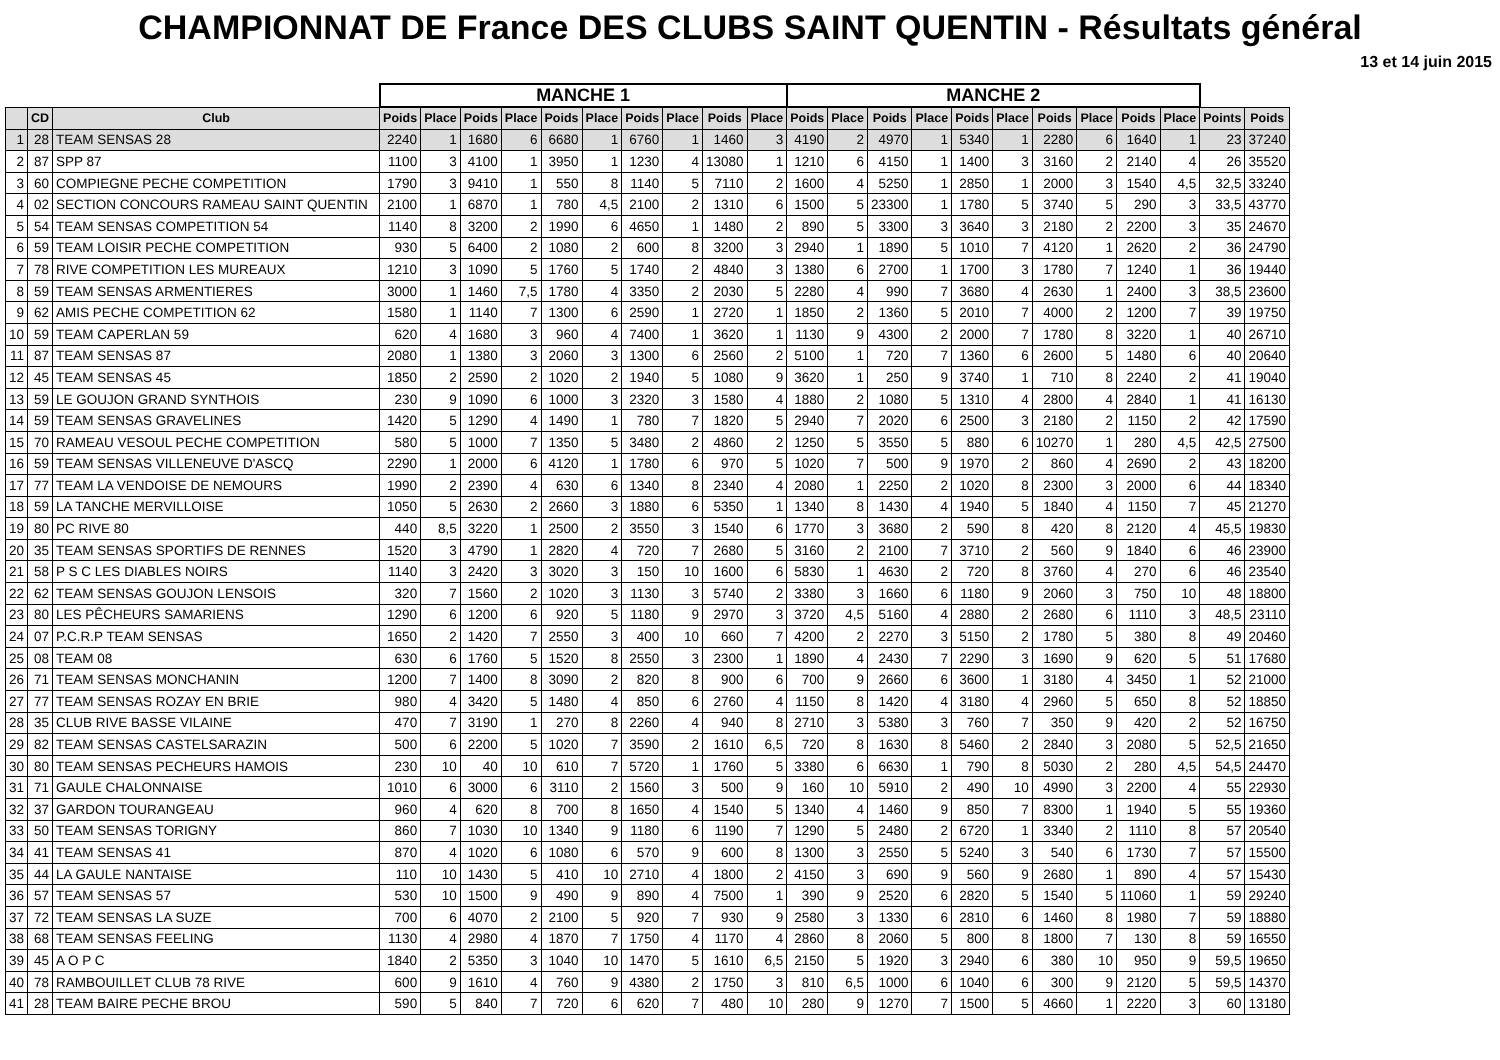CHAMPIONNAT DE France DES CLUBS SAINT QUENTIN - Résultats général
13 et 14 juin 2015
| | | | MANCHE 1 | | | | | | | | | | MANCHE 2 | | | | | | | | | | | |
| | CD | Club | Poids | Place | Poids | Place | Poids | Place | Poids | Place | Poids | Place | Poids | Place | Poids | Place | Poids | Place | Poids | Place | Poids | Place | Points | Poids |
| 1 | 28 | TEAM SENSAS 28 | 2240 | 1 | 1680 | 6 | 6680 | 1 | 6760 | 1 | 1460 | 3 | 4190 | 2 | 4970 | 1 | 5340 | 1 | 2280 | 6 | 1640 | 1 | 23 | 37240 |
| 2 | 87 | SPP 87 | 1100 | 3 | 4100 | 1 | 3950 | 1 | 1230 | 4 | 13080 | 1 | 1210 | 6 | 4150 | 1 | 1400 | 3 | 3160 | 2 | 2140 | 4 | 26 | 35520 |
| 3 | 60 | COMPIEGNE PECHE COMPETITION | 1790 | 3 | 9410 | 1 | 550 | 8 | 1140 | 5 | 7110 | 2 | 1600 | 4 | 5250 | 1 | 2850 | 1 | 2000 | 3 | 1540 | 4,5 | 32,5 | 33240 |
| 4 | 02 | SECTION CONCOURS RAMEAU SAINT QUENTIN | 2100 | 1 | 6870 | 1 | 780 | 4,5 | 2100 | 2 | 1310 | 6 | 1500 | 5 | 23300 | 1 | 1780 | 5 | 3740 | 5 | 290 | 3 | 33,5 | 43770 |
| 5 | 54 | TEAM SENSAS COMPETITION 54 | 1140 | 8 | 3200 | 2 | 1990 | 6 | 4650 | 1 | 1480 | 2 | 890 | 5 | 3300 | 3 | 3640 | 3 | 2180 | 2 | 2200 | 3 | 35 | 24670 |
| 6 | 59 | TEAM LOISIR PECHE COMPETITION | 930 | 5 | 6400 | 2 | 1080 | 2 | 600 | 8 | 3200 | 3 | 2940 | 1 | 1890 | 5 | 1010 | 7 | 4120 | 1 | 2620 | 2 | 36 | 24790 |
| 7 | 78 | RIVE COMPETITION LES MUREAUX | 1210 | 3 | 1090 | 5 | 1760 | 5 | 1740 | 2 | 4840 | 3 | 1380 | 6 | 2700 | 1 | 1700 | 3 | 1780 | 7 | 1240 | 1 | 36 | 19440 |
| 8 | 59 | TEAM SENSAS ARMENTIERES | 3000 | 1 | 1460 | 7,5 | 1780 | 4 | 3350 | 2 | 2030 | 5 | 2280 | 4 | 990 | 7 | 3680 | 4 | 2630 | 1 | 2400 | 3 | 38,5 | 23600 |
| 9 | 62 | AMIS PECHE COMPETITION 62 | 1580 | 1 | 1140 | 7 | 1300 | 6 | 2590 | 1 | 2720 | 1 | 1850 | 2 | 1360 | 5 | 2010 | 7 | 4000 | 2 | 1200 | 7 | 39 | 19750 |
| 10 | 59 | TEAM CAPERLAN 59 | 620 | 4 | 1680 | 3 | 960 | 4 | 7400 | 1 | 3620 | 1 | 1130 | 9 | 4300 | 2 | 2000 | 7 | 1780 | 8 | 3220 | 1 | 40 | 26710 |
| 11 | 87 | TEAM SENSAS 87 | 2080 | 1 | 1380 | 3 | 2060 | 3 | 1300 | 6 | 2560 | 2 | 5100 | 1 | 720 | 7 | 1360 | 6 | 2600 | 5 | 1480 | 6 | 40 | 20640 |
| 12 | 45 | TEAM SENSAS 45 | 1850 | 2 | 2590 | 2 | 1020 | 2 | 1940 | 5 | 1080 | 9 | 3620 | 1 | 250 | 9 | 3740 | 1 | 710 | 8 | 2240 | 2 | 41 | 19040 |
| 13 | 59 | LE GOUJON GRAND SYNTHOIS | 230 | 9 | 1090 | 6 | 1000 | 3 | 2320 | 3 | 1580 | 4 | 1880 | 2 | 1080 | 5 | 1310 | 4 | 2800 | 4 | 2840 | 1 | 41 | 16130 |
| 14 | 59 | TEAM SENSAS GRAVELINES | 1420 | 5 | 1290 | 4 | 1490 | 1 | 780 | 7 | 1820 | 5 | 2940 | 7 | 2020 | 6 | 2500 | 3 | 2180 | 2 | 1150 | 2 | 42 | 17590 |
| 15 | 70 | RAMEAU VESOUL PECHE COMPETITION | 580 | 5 | 1000 | 7 | 1350 | 5 | 3480 | 2 | 4860 | 2 | 1250 | 5 | 3550 | 5 | 880 | 6 | 10270 | 1 | 280 | 4,5 | 42,5 | 27500 |
| 16 | 59 | TEAM SENSAS VILLENEUVE D'ASCQ | 2290 | 1 | 2000 | 6 | 4120 | 1 | 1780 | 6 | 970 | 5 | 1020 | 7 | 500 | 9 | 1970 | 2 | 860 | 4 | 2690 | 2 | 43 | 18200 |
| 17 | 77 | TEAM LA VENDOISE DE NEMOURS | 1990 | 2 | 2390 | 4 | 630 | 6 | 1340 | 8 | 2340 | 4 | 2080 | 1 | 2250 | 2 | 1020 | 8 | 2300 | 3 | 2000 | 6 | 44 | 18340 |
| 18 | 59 | LA TANCHE MERVILLOISE | 1050 | 5 | 2630 | 2 | 2660 | 3 | 1880 | 6 | 5350 | 1 | 1340 | 8 | 1430 | 4 | 1940 | 5 | 1840 | 4 | 1150 | 7 | 45 | 21270 |
| 19 | 80 | PC RIVE 80 | 440 | 8,5 | 3220 | 1 | 2500 | 2 | 3550 | 3 | 1540 | 6 | 1770 | 3 | 3680 | 2 | 590 | 8 | 420 | 8 | 2120 | 4 | 45,5 | 19830 |
| 20 | 35 | TEAM SENSAS SPORTIFS DE RENNES | 1520 | 3 | 4790 | 1 | 2820 | 4 | 720 | 7 | 2680 | 5 | 3160 | 2 | 2100 | 7 | 3710 | 2 | 560 | 9 | 1840 | 6 | 46 | 23900 |
| 21 | 58 | P S C LES DIABLES NOIRS | 1140 | 3 | 2420 | 3 | 3020 | 3 | 150 | 10 | 1600 | 6 | 5830 | 1 | 4630 | 2 | 720 | 8 | 3760 | 4 | 270 | 6 | 46 | 23540 |
| 22 | 62 | TEAM SENSAS GOUJON LENSOIS | 320 | 7 | 1560 | 2 | 1020 | 3 | 1130 | 3 | 5740 | 2 | 3380 | 3 | 1660 | 6 | 1180 | 9 | 2060 | 3 | 750 | 10 | 48 | 18800 |
| 23 | 80 | LES PÊCHEURS SAMARIENS | 1290 | 6 | 1200 | 6 | 920 | 5 | 1180 | 9 | 2970 | 3 | 3720 | 4,5 | 5160 | 4 | 2880 | 2 | 2680 | 6 | 1110 | 3 | 48,5 | 23110 |
| 24 | 07 | P.C.R.P TEAM SENSAS | 1650 | 2 | 1420 | 7 | 2550 | 3 | 400 | 10 | 660 | 7 | 4200 | 2 | 2270 | 3 | 5150 | 2 | 1780 | 5 | 380 | 8 | 49 | 20460 |
| 25 | 08 | TEAM 08 | 630 | 6 | 1760 | 5 | 1520 | 8 | 2550 | 3 | 2300 | 1 | 1890 | 4 | 2430 | 7 | 2290 | 3 | 1690 | 9 | 620 | 5 | 51 | 17680 |
| 26 | 71 | TEAM SENSAS MONCHANIN | 1200 | 7 | 1400 | 8 | 3090 | 2 | 820 | 8 | 900 | 6 | 700 | 9 | 2660 | 6 | 3600 | 1 | 3180 | 4 | 3450 | 1 | 52 | 21000 |
| 27 | 77 | TEAM SENSAS ROZAY EN BRIE | 980 | 4 | 3420 | 5 | 1480 | 4 | 850 | 6 | 2760 | 4 | 1150 | 8 | 1420 | 4 | 3180 | 4 | 2960 | 5 | 650 | 8 | 52 | 18850 |
| 28 | 35 | CLUB RIVE BASSE VILAINE | 470 | 7 | 3190 | 1 | 270 | 8 | 2260 | 4 | 940 | 8 | 2710 | 3 | 5380 | 3 | 760 | 7 | 350 | 9 | 420 | 2 | 52 | 16750 |
| 29 | 82 | TEAM SENSAS CASTELSARAZIN | 500 | 6 | 2200 | 5 | 1020 | 7 | 3590 | 2 | 1610 | 6,5 | 720 | 8 | 1630 | 8 | 5460 | 2 | 2840 | 3 | 2080 | 5 | 52,5 | 21650 |
| 30 | 80 | TEAM SENSAS PECHEURS HAMOIS | 230 | 10 | 40 | 10 | 610 | 7 | 5720 | 1 | 1760 | 5 | 3380 | 6 | 6630 | 1 | 790 | 8 | 5030 | 2 | 280 | 4,5 | 54,5 | 24470 |
| 31 | 71 | GAULE CHALONNAISE | 1010 | 6 | 3000 | 6 | 3110 | 2 | 1560 | 3 | 500 | 9 | 160 | 10 | 5910 | 2 | 490 | 10 | 4990 | 3 | 2200 | 4 | 55 | 22930 |
| 32 | 37 | GARDON TOURANGEAU | 960 | 4 | 620 | 8 | 700 | 8 | 1650 | 4 | 1540 | 5 | 1340 | 4 | 1460 | 9 | 850 | 7 | 8300 | 1 | 1940 | 5 | 55 | 19360 |
| 33 | 50 | TEAM SENSAS TORIGNY | 860 | 7 | 1030 | 10 | 1340 | 9 | 1180 | 6 | 1190 | 7 | 1290 | 5 | 2480 | 2 | 6720 | 1 | 3340 | 2 | 1110 | 8 | 57 | 20540 |
| 34 | 41 | TEAM SENSAS 41 | 870 | 4 | 1020 | 6 | 1080 | 6 | 570 | 9 | 600 | 8 | 1300 | 3 | 2550 | 5 | 5240 | 3 | 540 | 6 | 1730 | 7 | 57 | 15500 |
| 35 | 44 | LA GAULE NANTAISE | 110 | 10 | 1430 | 5 | 410 | 10 | 2710 | 4 | 1800 | 2 | 4150 | 3 | 690 | 9 | 560 | 9 | 2680 | 1 | 890 | 4 | 57 | 15430 |
| 36 | 57 | TEAM SENSAS 57 | 530 | 10 | 1500 | 9 | 490 | 9 | 890 | 4 | 7500 | 1 | 390 | 9 | 2520 | 6 | 2820 | 5 | 1540 | 5 | 11060 | 1 | 59 | 29240 |
| 37 | 72 | TEAM SENSAS LA SUZE | 700 | 6 | 4070 | 2 | 2100 | 5 | 920 | 7 | 930 | 9 | 2580 | 3 | 1330 | 6 | 2810 | 6 | 1460 | 8 | 1980 | 7 | 59 | 18880 |
| 38 | 68 | TEAM SENSAS FEELING | 1130 | 4 | 2980 | 4 | 1870 | 7 | 1750 | 4 | 1170 | 4 | 2860 | 8 | 2060 | 5 | 800 | 8 | 1800 | 7 | 130 | 8 | 59 | 16550 |
| 39 | 45 | A O P C | 1840 | 2 | 5350 | 3 | 1040 | 10 | 1470 | 5 | 1610 | 6,5 | 2150 | 5 | 1920 | 3 | 2940 | 6 | 380 | 10 | 950 | 9 | 59,5 | 19650 |
| 40 | 78 | RAMBOUILLET CLUB 78 RIVE | 600 | 9 | 1610 | 4 | 760 | 9 | 4380 | 2 | 1750 | 3 | 810 | 6,5 | 1000 | 6 | 1040 | 6 | 300 | 9 | 2120 | 5 | 59,5 | 14370 |
| 41 | 28 | TEAM BAIRE PECHE BROU | 590 | 5 | 840 | 7 | 720 | 6 | 620 | 7 | 480 | 10 | 280 | 9 | 1270 | 7 | 1500 | 5 | 4660 | 1 | 2220 | 3 | 60 | 13180 |